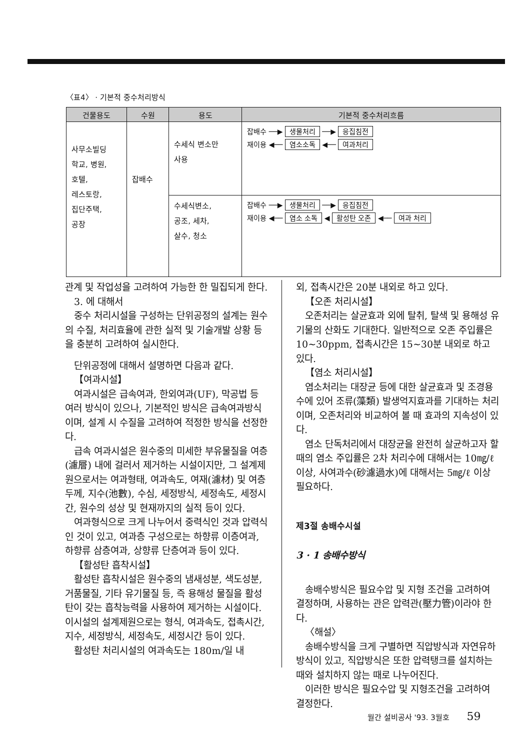〈표4〉 · 기본적 중수처리방식
| 건물용도 | 수원 | 용도 | 기본적 중수처리흐름 |
| --- | --- | --- | --- |
| 사무소빌딩 학교, 병원, 호텔, 레스토랑, 집단주택, 공장 | 잡배수 | 수세식 변소만 사용 | 잡배수 ──▶ 생물처리 ──▶ 응집침전 재이용 ◀── 염소소독 ◀── 여과처리 |
| | | 수세식변소, 공조, 세차, 살수, 청소 | 잡배수 ──▶ 생물처리 ──▶ 응집침전 재이용 ◀── 염소 소독 ◀ 활성탄 오존 ◀── 여과 처리 |
관계 및 작업성을 고려하여 가능한 한 밀집되게 한다.
3. 에 대해서
중수 처리시설을 구성하는 단위공정의 설계는 원수의 수질, 처리효율에 관한 실적 및 기술개발 상황 등을 충분히 고려하여 실시한다.
단위공정에 대해서 설명하면 다음과 같다.
【여과시설】
여과시설은 급속여과, 한외여과(UF), 막공법 등 여러 방식이 있으나, 기본적인 방식은 급속여과방식이며, 설계 시 수질을 고려하여 적정한 방식을 선정한다.
급속 여과시설은 원수중의 미세한 부유물질을 여층(濾層) 내에 걸러서 제거하는 시설이지만, 그 설계제원으로서는 여과형태, 여과속도, 여재(濾材) 및 여층 두께, 지수(池數), 수심, 세정방식, 세정속도, 세정시간, 원수의 성상 및 현재까지의 실적 등이 있다.
여과형식으로 크게 나누어서 중력식인 것과 압력식인 것이 있고, 여과층 구성으로는 하향류 이층여과, 하향류 삼층여과, 상향류 단층여과 등이 있다.
【활성탄 흡착시설】
활성탄 흡착시설은 원수중의 냄새성분, 색도성분, 거품물질, 기타 유기물질 등, 즉 용해성 물질을 활성탄이 갖는 흡착능력을 사용하여 제거하는 시설이다. 이시설의 설계제원으로는 형식, 여과속도, 접촉시간, 지수, 세정방식, 세정속도, 세정시간 등이 있다.
활성탄 처리시설의 여과속도는 180m/일 내
외, 접촉시간은 20분 내외로 하고 있다.
【오존 처리시설】
오존처리는 살균효과 외에 탈취, 탈색 및 용해성 유기물의 산화도 기대한다. 일반적으로 오존 주입률은 10~30ppm, 접촉시간은 15~30분 내외로 하고 있다.
【염소 처리시설】
염소처리는 대장균 등에 대한 살균효과 및 조경용수에 있어 조류(藻類) 발생억지효과를 기대하는 처리이며, 오존처리와 비교하여 볼 때 효과의 지속성이 있다.
염소 단독처리에서 대장균을 완전히 살균하고자 할 때의 염소 주입률은 2차 처리수에 대해서는 10㎎/ℓ 이상, 사여과수(砂濾過水)에 대해서는 5㎎/ℓ 이상 필요하다.
제3절 송배수시설
3 · 1 송배수방식
송배수방식은 필요수압 및 지형 조건을 고려하여 결정하며, 사용하는 관은 압력관(壓力管)이라야 한다.
〈해설〉
송배수방식을 크게 구별하면 직압방식과 자연유하방식이 있고, 직압방식은 또한 압력탱크를 설치하는 때와 설치하지 않는 때로 나누어진다.
이러한 방식은 필요수압 및 지형조건을 고려하여 결정한다.
월간 설비공사 '93. 3월호 59